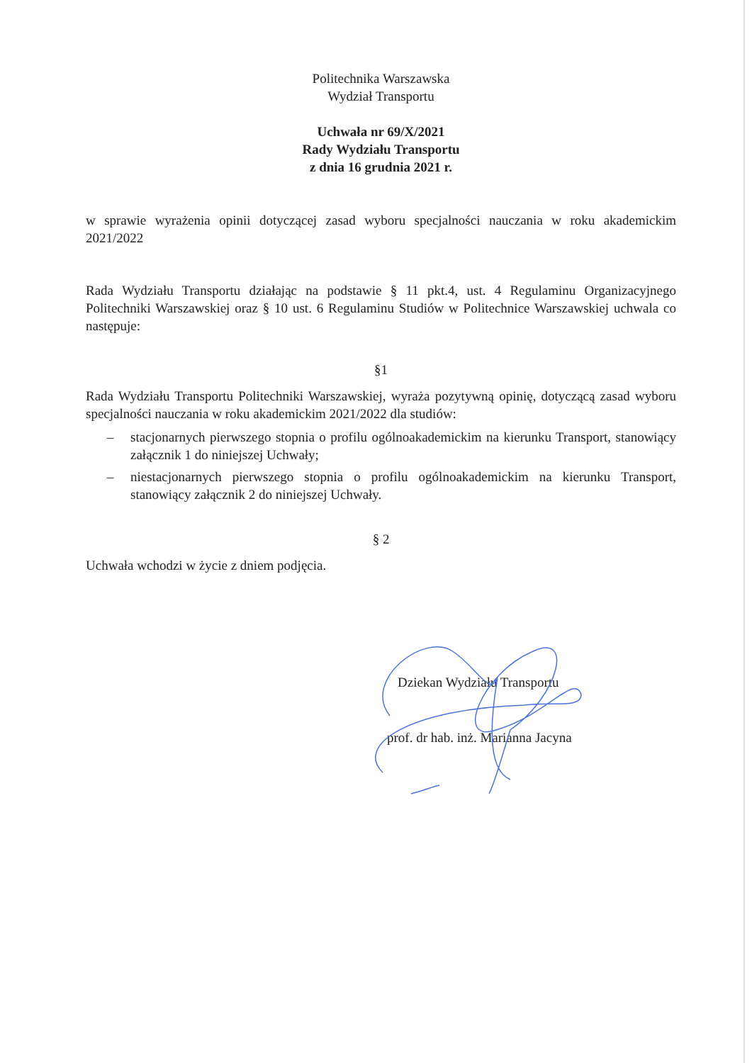Politechnika Warszawska
Wydział Transportu
Uchwała nr 69/X/2021
Rady Wydziału Transportu
z dnia 16 grudnia 2021 r.
w sprawie wyrażenia opinii dotyczącej zasad wyboru specjalności nauczania w roku akademickim 2021/2022
Rada Wydziału Transportu działając na podstawie § 11 pkt.4, ust. 4 Regulaminu Organizacyjnego Politechniki Warszawskiej oraz § 10 ust. 6 Regulaminu Studiów w Politechnice Warszawskiej uchwala co następuje:
§1
Rada Wydziału Transportu Politechniki Warszawskiej, wyraża pozytywną opinię, dotyczącą zasad wyboru specjalności nauczania w roku akademickim 2021/2022 dla studiów:
– stacjonarnych pierwszego stopnia o profilu ogólnoakademickim na kierunku Transport, stanowiący załącznik 1 do niniejszej Uchwały;
– niestacjonarnych pierwszego stopnia o profilu ogólnoakademickim na kierunku Transport, stanowiący załącznik 2 do niniejszej Uchwały.
§ 2
Uchwała wchodzi w życie z dniem podjęcia.
Dziekan Wydziału Transportu
prof. dr hab. inż. Marianna Jacyna